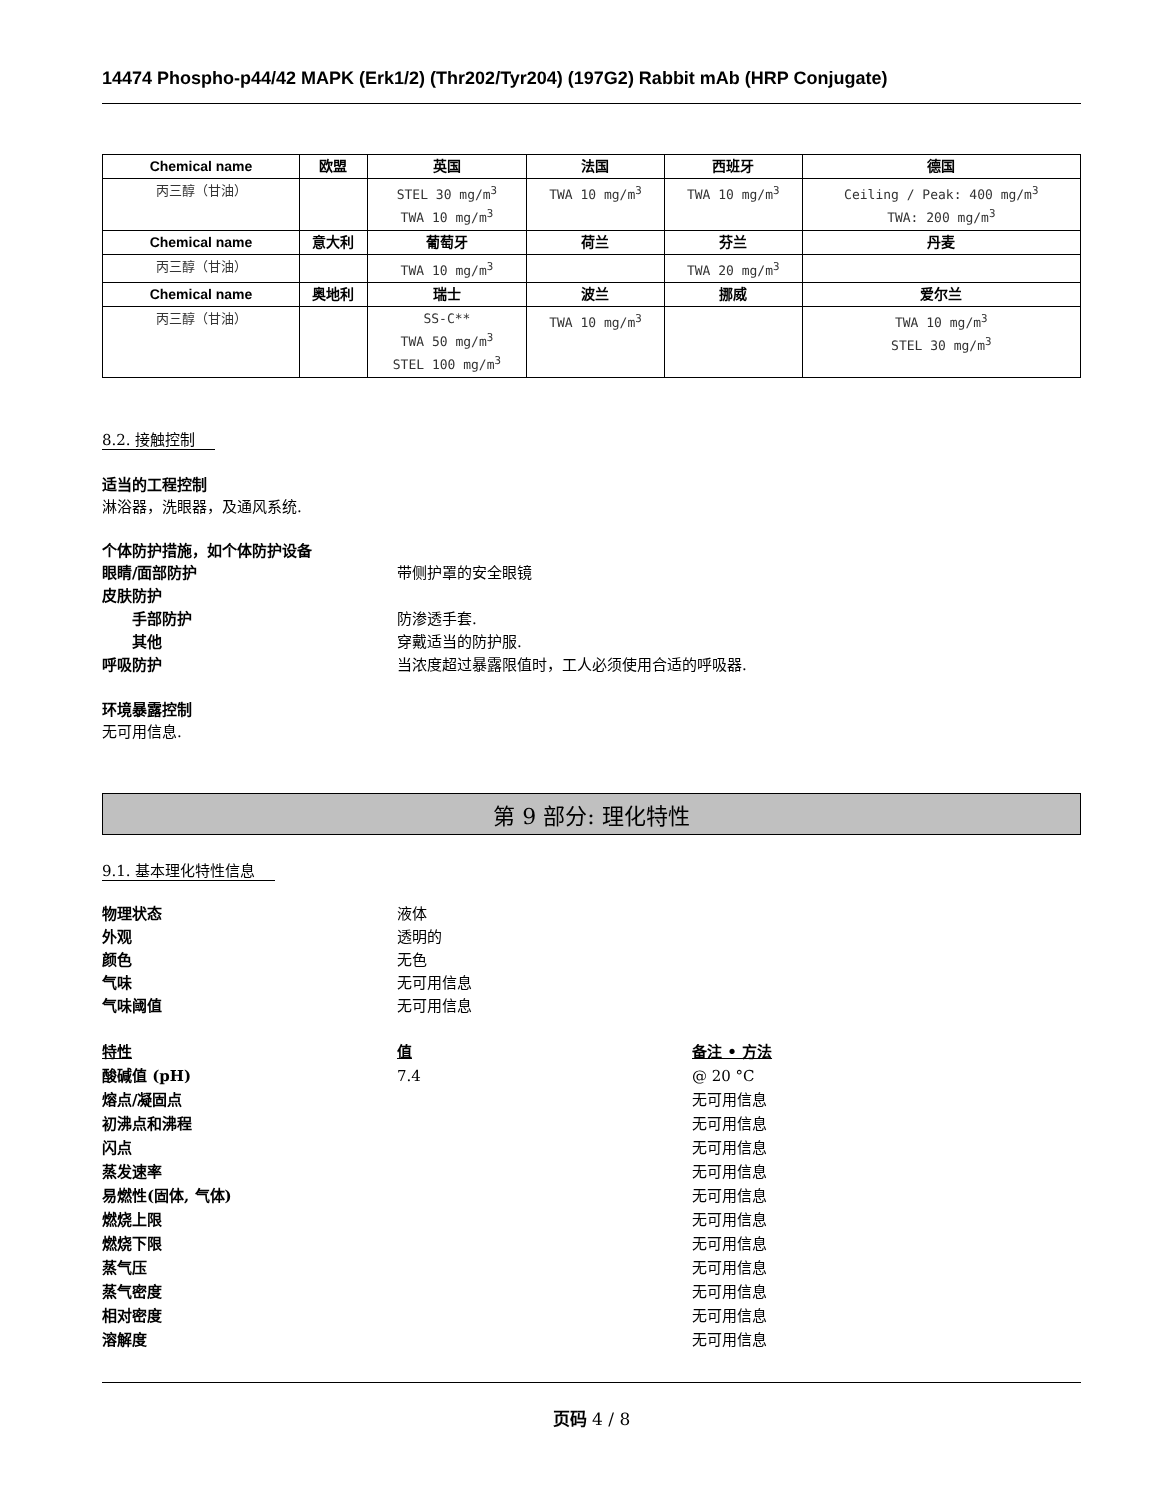14474 Phospho-p44/42 MAPK (Erk1/2) (Thr202/Tyr204) (197G2) Rabbit mAb (HRP Conjugate)
| Chemical name | 欧盟 | 英国 | 法国 | 西班牙 | 德国 |
| --- | --- | --- | --- | --- | --- |
| 丙三醇（甘油） | | STEL 30 mg/m<sup>3</sup> TWA 10 mg/m<sup>3</sup> | TWA 10 mg/m<sup>3</sup> | TWA 10 mg/m<sup>3</sup> | Ceiling / Peak: 400 mg/m<sup>3</sup> TWA: 200 mg/m<sup>3</sup> |
| Chemical name | 意大利 | 葡萄牙 | 荷兰 | 芬兰 | 丹麦 |
| 丙三醇（甘油） | | TWA 10 mg/m<sup>3</sup> | | TWA 20 mg/m<sup>3</sup> | |
| Chemical name | 奥地利 | 瑞士 | 波兰 | 挪威 | 爱尔兰 |
| 丙三醇（甘油） | | SS-C** TWA 50 mg/m<sup>3</sup> STEL 100 mg/m<sup>3</sup> | TWA 10 mg/m<sup>3</sup> | | TWA 10 mg/m<sup>3</sup> STEL 30 mg/m<sup>3</sup> |
8.2. 接触控制
适当的工程控制
淋浴器，洗眼器，及通风系统.
个体防护措施，如个体防护设备
眼睛/面部防护 带侧护罩的安全眼镜
皮肤防护
手部防护 防渗透手套.
其他 穿戴适当的防护服.
呼吸防护 当浓度超过暴露限值时，工人必须使用合适的呼吸器.
环境暴露控制
无可用信息.
第 9 部分: 理化特性
9.1. 基本理化特性信息
物理状态 液体
外观 透明的
颜色 无色
气味 无可用信息
气味阈值 无可用信息
特性
值
备注 • 方法
酸碱值 (pH)
7.4
@ 20 °C
熔点/凝固点
无可用信息
初沸点和沸程
无可用信息
闪点
无可用信息
蒸发速率
无可用信息
易燃性(固体, 气体)
无可用信息
燃烧上限
无可用信息
燃烧下限
无可用信息
蒸气压
无可用信息
蒸气密度
无可用信息
相对密度
无可用信息
溶解度
无可用信息
页码 4 / 8